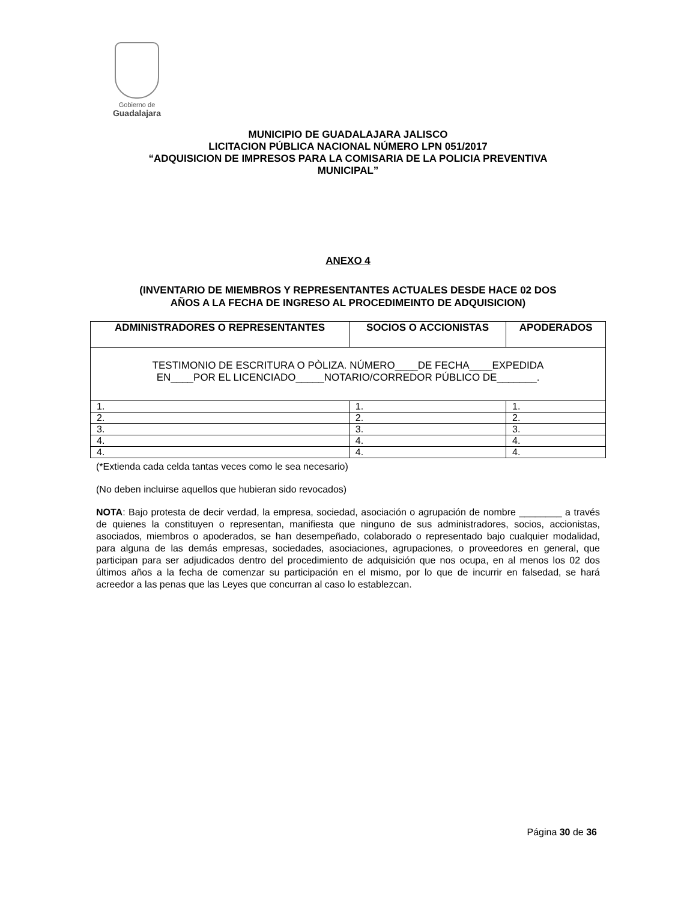Gobierno de
Guadalajara
MUNICIPIO DE GUADALAJARA JALISCO
LICITACION PÚBLICA NACIONAL NÚMERO LPN 051/2017
“ADQUISICION DE IMPRESOS PARA LA COMISARIA DE LA POLICIA PREVENTIVA
MUNICIPAL”
ANEXO 4
(INVENTARIO DE MIEMBROS Y REPRESENTANTES ACTUALES DESDE HACE 02 DOS
AÑOS A LA FECHA DE INGRESO AL PROCEDIMEINTO DE ADQUISICION)
| ADMINISTRADORES O REPRESENTANTES | SOCIOS O ACCIONISTAS | APODERADOS |
| --- | --- | --- |
| TESTIMONIO DE ESCRITURA O PÒLIZA. NÚMERO____DE FECHA____EXPEDIDA EN____POR EL LICENCIADO_____NOTARIO/CORREDOR PÚBLICO DE_______. | | |
| 1. | 1. | 1. |
| 2. | 2. | 2. |
| 3. | 3. | 3. |
| 4. | 4. | 4. |
| 4. | 4. | 4. |
(*Extienda cada celda tantas veces como le sea necesario)
(No deben incluirse aquellos que hubieran sido revocados)
NOTA: Bajo protesta de decir verdad, la empresa, sociedad, asociación o agrupación de nombre ________ a través de quienes la constituyen o representan, manifiesta que ninguno de sus administradores, socios, accionistas, asociados, miembros o apoderados, se han desempeñado, colaborado o representado bajo cualquier modalidad, para alguna de las demás empresas, sociedades, asociaciones, agrupaciones, o proveedores en general, que participan para ser adjudicados dentro del procedimiento de adquisición que nos ocupa, en al menos los 02 dos últimos años a la fecha de comenzar su participación en el mismo, por lo que de incurrir en falsedad, se hará acreedor a las penas que las Leyes que concurran al caso lo establezcan.
Página 30 de 36